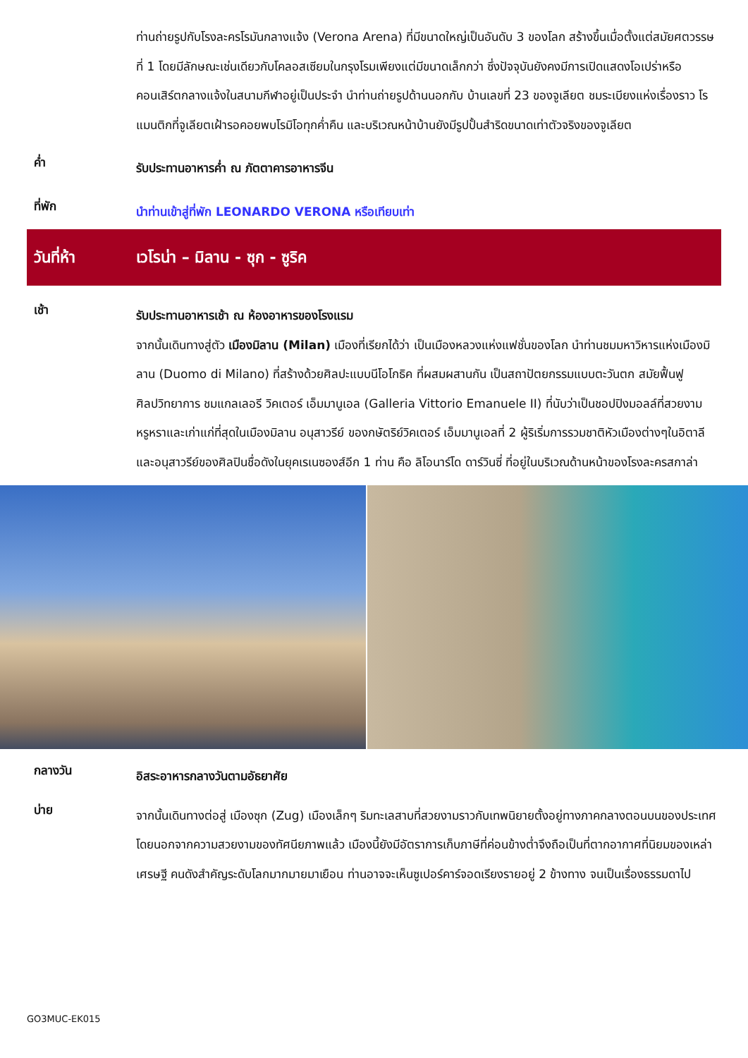ท่านถ่ายรูปกับโรงละครโรมันกลางแจ้ง (Verona Arena) ที่มีขนาดใหญ่เป็นอันดับ 3 ของโลก สร้างขึ้นเมื่อตั้งแต่สมัยศตวรรษที่ 1 โดยมีลักษณะเช่นเดียวกับโคลอสเซียมในกรุงโรมเพียงแต่มีขนาดเล็กกว่า ซึ่งปัจจุบันยังคงมีการเปิดแสดงโอเปร่าหรือคอนเสิร์ตกลางแจ้งในสนามกีฬาอยู่เป็นประจำ นำท่านถ่ายรูปด้านนอกกับ บ้านเลขที่ 23 ของจูเลียต ชมระเบียงแห่งเรื่องราว โรแมนติกที่จูเลียตเฝ้ารอคอยพบโรมิโอทุกค่ำคืน และบริเวณหน้าบ้านยังมีรูปปั้นสำริดขนาดเท่าตัวจริงของจูเลียต
ค่ำ
รับประทานอาหารค่ำ ณ ภัตตาคารอาหารจีน
ที่พัก
นำท่านเข้าสู่ที่พัก LEONARDO VERONA หรือเทียบเท่า
วันที่ห้า เวโรน่า – มิลาน - ซุก - ซูริค
เช้า
รับประทานอาหารเช้า ณ ห้องอาหารของโรงแรม
จากนั้นเดินทางสู่ตัว เมืองมิลาน (Milan) เมืองที่เรียกได้ว่า เป็นเมืองหลวงแห่งแฟชั่นของโลก นำท่านชมมหาวิหารแห่งเมืองมิลาน (Duomo di Milano) ที่สร้างด้วยศิลปะแบบนีโอโกธิค ที่ผสมผสานกัน เป็นสถาปัตยกรรมแบบตะวันตก สมัยฟื้นฟูศิลปวิทยาการ ชมแกลเลอรี วิคเตอร์ เอ็มมานูเอล (Galleria Vittorio Emanuele II) ที่นับว่าเป็นชอปปิงมอลล์ที่สวยงาม หรูหราและเก่าแก่ที่สุดในเมืองมิลาน อนุสาวรีย์ ของกษัตริย์วิคเตอร์ เอ็มมานูเอลที่ 2 ผู้ริเริ่มการรวมชาติหัวเมืองต่างๆในอิตาลี และอนุสาวรีย์ของศิลปินชื่อดังในยุคเรเนซองส์อีก 1 ท่าน คือ ลิโอนาร์โด ดาร์วินซี่ ที่อยู่ในบริเวณด้านหน้าของโรงละครสกาล่า
กลางวัน
อิสระอาหารกลางวันตามอัธยาศัย
บ่าย
จากนั้นเดินทางต่อสู่ เมืองซุก (Zug) เมืองเล็กๆ ริมทะเลสาบที่สวยงามราวกับเทพนิยายตั้งอยู่ทางภาคกลางตอนบนของประเทศ โดยนอกจากความสวยงามของทัศนียภาพแล้ว เมืองนี้ยังมีอัตราการเก็บภาษีที่ค่อนข้างต่ำจึงถือเป็นที่ตากอากาศที่นิยมของเหล่าเศรษฐี คนดังสำคัญระดับโลกมากมายมาเยือน ท่านอาจจะเห็นซูเปอร์คาร์จอดเรียงรายอยู่ 2 ข้างทาง จนเป็นเรื่องธรรมดาไป
GO3MUC-EK015